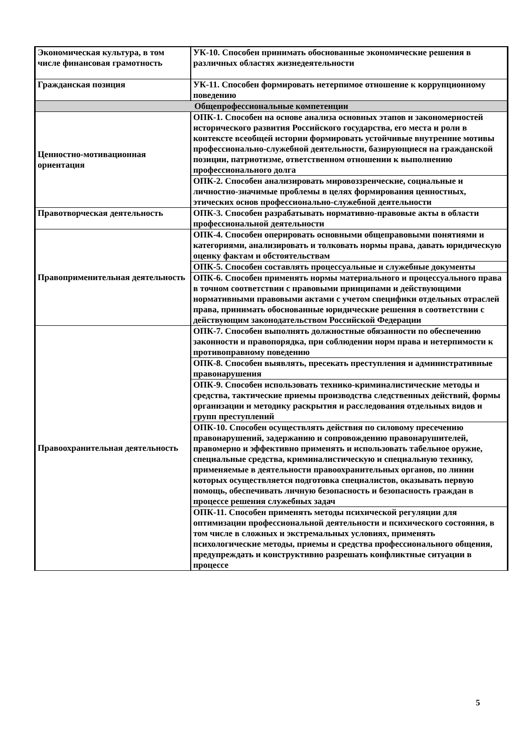| Экономическая культура, в том числе финансовая грамотность | УК-10. Способен принимать обоснованные экономические решения в различных областях жизнедеятельности |
| Гражданская позиция | УК-11. Способен формировать нетерпимое отношение к коррупционному поведению |
| Общепрофессиональные компетенции | |
| Ценностно-мотивационная ориентация | ОПК-1. Способен на основе анализа основных этапов и закономерностей исторического развития Российского государства, его места и роли в контексте всеобщей истории формировать устойчивые внутренние мотивы профессионально-служебной деятельности, базирующиеся на гражданской позиции, патриотизме, ответственном отношении к выполнению профессионального долга |
| | ОПК-2. Способен анализировать мировоззренческие, социальные и личностно-значимые проблемы в целях формирования ценностных, этических основ профессионально-служебной деятельности |
| Правотворческая деятельность | ОПК-3. Способен разрабатывать нормативно-правовые акты в области профессиональной деятельности |
| Правоприменительная деятельность | ОПК-4. Способен оперировать основными общеправовыми понятиями и категориями, анализировать и толковать нормы права, давать юридическую оценку фактам и обстоятельствам |
| | ОПК-5. Способен составлять процессуальные и служебные документы |
| | ОПК-6. Способен применять нормы материального и процессуального права в точном соответствии с правовыми принципами и действующими нормативными правовыми актами с учетом специфики отдельных отраслей права, принимать обоснованные юридические решения в соответствии с действующим законодательством Российской Федерации |
| Правоохранительная деятельность | ОПК-7. Способен выполнять должностные обязанности по обеспечению законности и правопорядка, при соблюдении норм права и нетерпимости к противоправному поведению |
| | ОПК-8. Способен выявлять, пресекать преступления и административные правонарушения |
| | ОПК-9. Способен использовать технико-криминалистические методы и средства, тактические приемы производства следственных действий, формы организации и методику раскрытия и расследования отдельных видов и групп преступлений |
| | ОПК-10. Способен осуществлять действия по силовому пресечению правонарушений, задержанию и сопровождению правонарушителей, правомерно и эффективно применять и использовать табельное оружие, специальные средства, криминалистическую и специальную технику, применяемые в деятельности правоохранительных органов, по линии которых осуществляется подготовка специалистов, оказывать первую помощь, обеспечивать личную безопасность и безопасность граждан в процессе решения служебных задач |
| | ОПК-11. Способен применять методы психической регуляции для оптимизации профессиональной деятельности и психического состояния, в том числе в сложных и экстремальных условиях, применять психологические методы, приемы и средства профессионального общения, предупреждать и конструктивно разрешать конфликтные ситуации в процессе |
5